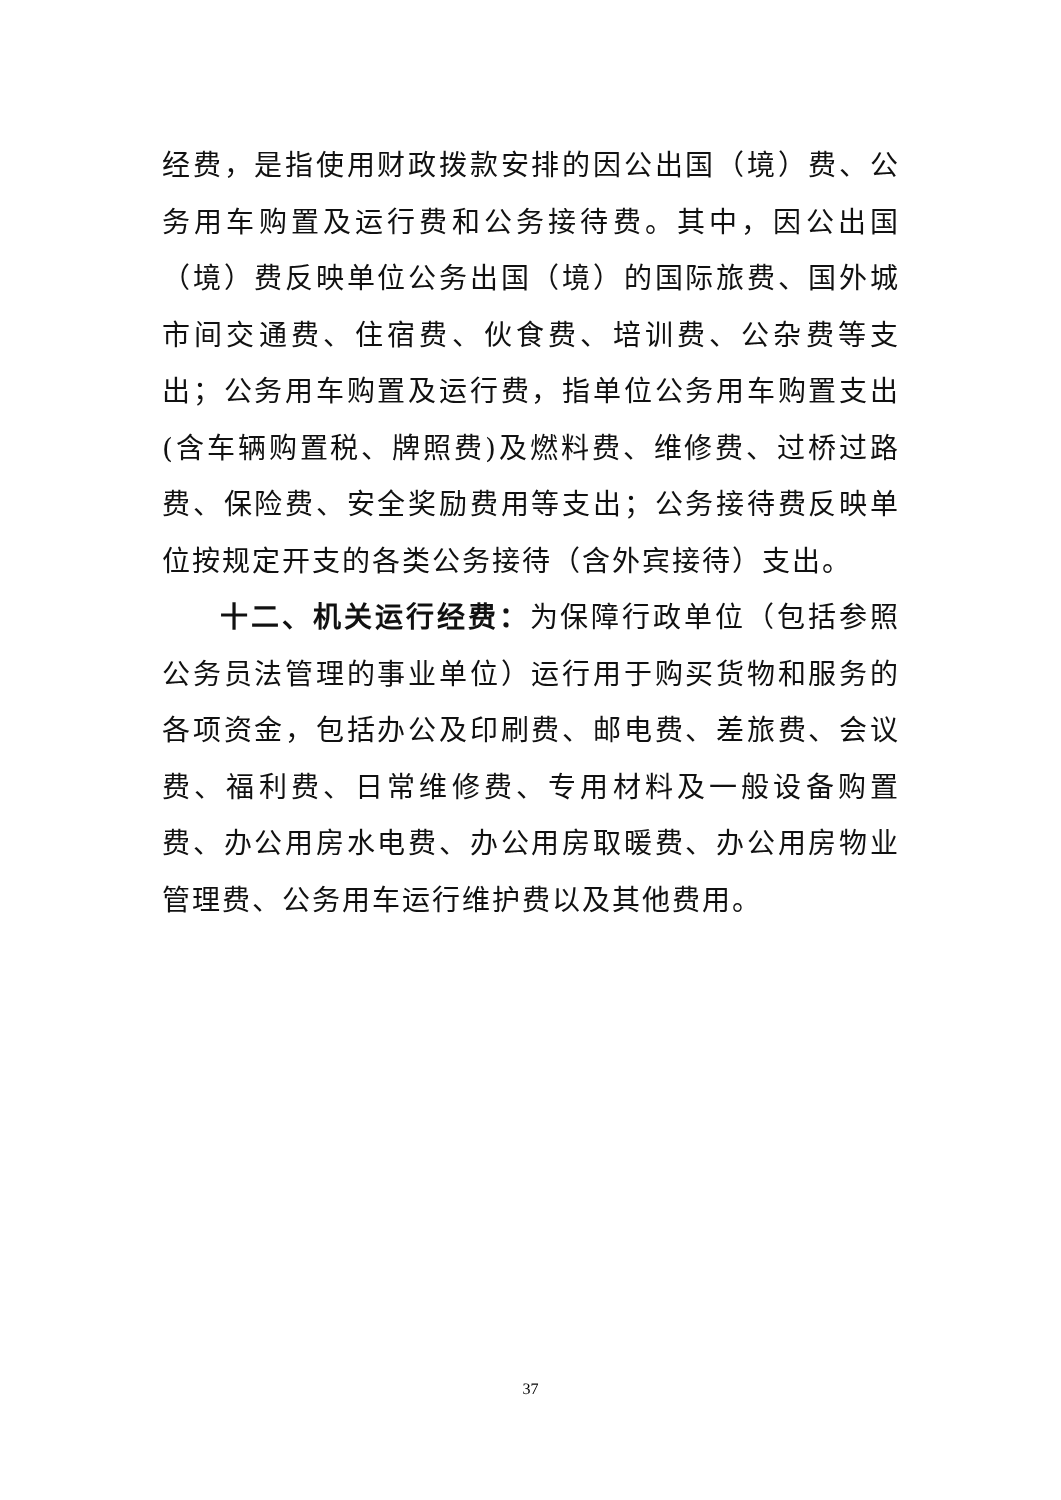经费，是指使用财政拨款安排的因公出国（境）费、公务用车购置及运行费和公务接待费。其中，因公出国（境）费反映单位公务出国（境）的国际旅费、国外城市间交通费、住宿费、伙食费、培训费、公杂费等支出；公务用车购置及运行费，指单位公务用车购置支出(含车辆购置税、牌照费)及燃料费、维修费、过桥过路费、保险费、安全奖励费用等支出；公务接待费反映单位按规定开支的各类公务接待（含外宾接待）支出。
十二、机关运行经费：为保障行政单位（包括参照公务员法管理的事业单位）运行用于购买货物和服务的各项资金，包括办公及印刷费、邮电费、差旅费、会议费、福利费、日常维修费、专用材料及一般设备购置费、办公用房水电费、办公用房取暖费、办公用房物业管理费、公务用车运行维护费以及其他费用。
37